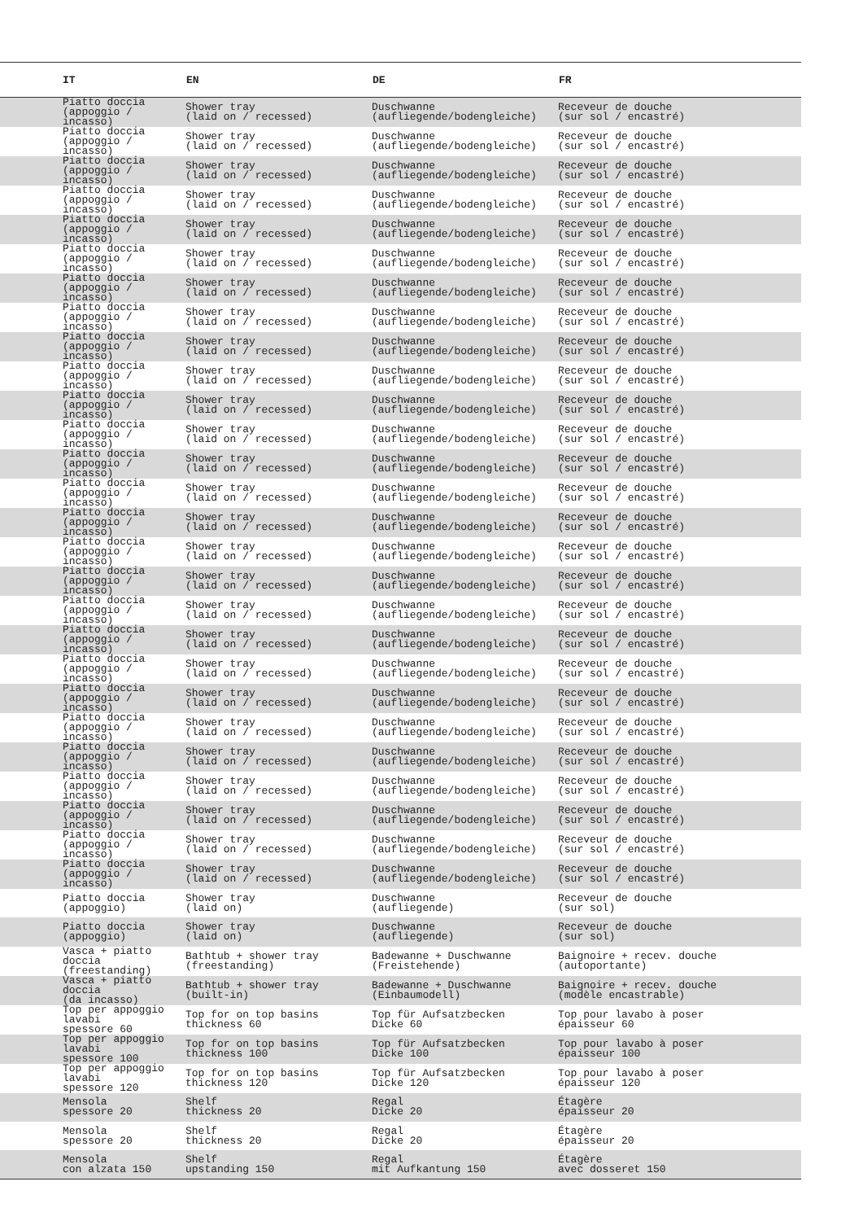| IT | EN | DE | FR |
| --- | --- | --- | --- |
| Piatto doccia (appoggio / incasso) | Shower tray (laid on / recessed) | Duschwanne (aufliegende/bodengleiche) | Receveur de douche (sur sol / encastré) |
| Piatto doccia (appoggio / incasso) | Shower tray (laid on / recessed) | Duschwanne (aufliegende/bodengleiche) | Receveur de douche (sur sol / encastré) |
| Piatto doccia (appoggio / incasso) | Shower tray (laid on / recessed) | Duschwanne (aufliegende/bodengleiche) | Receveur de douche (sur sol / encastré) |
| Piatto doccia (appoggio / incasso) | Shower tray (laid on / recessed) | Duschwanne (aufliegende/bodengleiche) | Receveur de douche (sur sol / encastré) |
| Piatto doccia (appoggio / incasso) | Shower tray (laid on / recessed) | Duschwanne (aufliegende/bodengleiche) | Receveur de douche (sur sol / encastré) |
| Piatto doccia (appoggio / incasso) | Shower tray (laid on / recessed) | Duschwanne (aufliegende/bodengleiche) | Receveur de douche (sur sol / encastré) |
| Piatto doccia (appoggio / incasso) | Shower tray (laid on / recessed) | Duschwanne (aufliegende/bodengleiche) | Receveur de douche (sur sol / encastré) |
| Piatto doccia (appoggio / incasso) | Shower tray (laid on / recessed) | Duschwanne (aufliegende/bodengleiche) | Receveur de douche (sur sol / encastré) |
| Piatto doccia (appoggio / incasso) | Shower tray (laid on / recessed) | Duschwanne (aufliegende/bodengleiche) | Receveur de douche (sur sol / encastré) |
| Piatto doccia (appoggio / incasso) | Shower tray (laid on / recessed) | Duschwanne (aufliegende/bodengleiche) | Receveur de douche (sur sol / encastré) |
| Piatto doccia (appoggio / incasso) | Shower tray (laid on / recessed) | Duschwanne (aufliegende/bodengleiche) | Receveur de douche (sur sol / encastré) |
| Piatto doccia (appoggio / incasso) | Shower tray (laid on / recessed) | Duschwanne (aufliegende/bodengleiche) | Receveur de douche (sur sol / encastré) |
| Piatto doccia (appoggio / incasso) | Shower tray (laid on / recessed) | Duschwanne (aufliegende/bodengleiche) | Receveur de douche (sur sol / encastré) |
| Piatto doccia (appoggio / incasso) | Shower tray (laid on / recessed) | Duschwanne (aufliegende/bodengleiche) | Receveur de douche (sur sol / encastré) |
| Piatto doccia (appoggio / incasso) | Shower tray (laid on / recessed) | Duschwanne (aufliegende/bodengleiche) | Receveur de douche (sur sol / encastré) |
| Piatto doccia (appoggio / incasso) | Shower tray (laid on / recessed) | Duschwanne (aufliegende/bodengleiche) | Receveur de douche (sur sol / encastré) |
| Piatto doccia (appoggio / incasso) | Shower tray (laid on / recessed) | Duschwanne (aufliegende/bodengleiche) | Receveur de douche (sur sol / encastré) |
| Piatto doccia (appoggio / incasso) | Shower tray (laid on / recessed) | Duschwanne (aufliegende/bodengleiche) | Receveur de douche (sur sol / encastré) |
| Piatto doccia (appoggio / incasso) | Shower tray (laid on / recessed) | Duschwanne (aufliegende/bodengleiche) | Receveur de douche (sur sol / encastré) |
| Piatto doccia (appoggio / incasso) | Shower tray (laid on / recessed) | Duschwanne (aufliegende/bodengleiche) | Receveur de douche (sur sol / encastré) |
| Piatto doccia (appoggio / incasso) | Shower tray (laid on / recessed) | Duschwanne (aufliegende/bodengleiche) | Receveur de douche (sur sol / encastré) |
| Piatto doccia (appoggio / incasso) | Shower tray (laid on / recessed) | Duschwanne (aufliegende/bodengleiche) | Receveur de douche (sur sol / encastré) |
| Piatto doccia (appoggio / incasso) | Shower tray (laid on / recessed) | Duschwanne (aufliegende/bodengleiche) | Receveur de douche (sur sol / encastré) |
| Piatto doccia (appoggio / incasso) | Shower tray (laid on / recessed) | Duschwanne (aufliegende/bodengleiche) | Receveur de douche (sur sol / encastré) |
| Piatto doccia (appoggio / incasso) | Shower tray (laid on / recessed) | Duschwanne (aufliegende/bodengleiche) | Receveur de douche (sur sol / encastré) |
| Piatto doccia (appoggio / incasso) | Shower tray (laid on / recessed) | Duschwanne (aufliegende/bodengleiche) | Receveur de douche (sur sol / encastré) |
| Piatto doccia (appoggio / incasso) | Shower tray (laid on / recessed) | Duschwanne (aufliegende/bodengleiche) | Receveur de douche (sur sol / encastré) |
| Piatto doccia (appoggio) | Shower tray (laid on) | Duschwanne (aufliegende) | Receveur de douche (sur sol) |
| Piatto doccia (appoggio) | Shower tray (laid on) | Duschwanne (aufliegende) | Receveur de douche (sur sol) |
| Vasca + piatto doccia (freestanding) | Bathtub + shower tray (freestanding) | Badewanne + Duschwanne (Freistehende) | Baignoire + recev. douche (autoportante) |
| Vasca + piatto doccia (da incasso) | Bathtub + shower tray (built-in) | Badewanne + Duschwanne (Einbaumodell) | Baignoire + recev. douche (modèle encastrable) |
| Top per appoggio lavabi spessore 60 | Top for on top basins thickness 60 | Top für Aufsatzbecken Dicke 60 | Top pour lavabo à poser épaisseur 60 |
| Top per appoggio lavabi spessore 100 | Top for on top basins thickness 100 | Top für Aufsatzbecken Dicke 100 | Top pour lavabo à poser épaisseur 100 |
| Top per appoggio lavabi spessore 120 | Top for on top basins thickness 120 | Top für Aufsatzbecken Dicke 120 | Top pour lavabo à poser épaisseur 120 |
| Mensola spessore 20 | Shelf thickness 20 | Regal Dicke 20 | Étagère épaisseur 20 |
| Mensola spessore 20 | Shelf thickness 20 | Regal Dicke 20 | Étagère épaisseur 20 |
| Mensola con alzata 150 | Shelf upstanding 150 | Regal mit Aufkantung 150 | Étagère avec dosseret 150 |